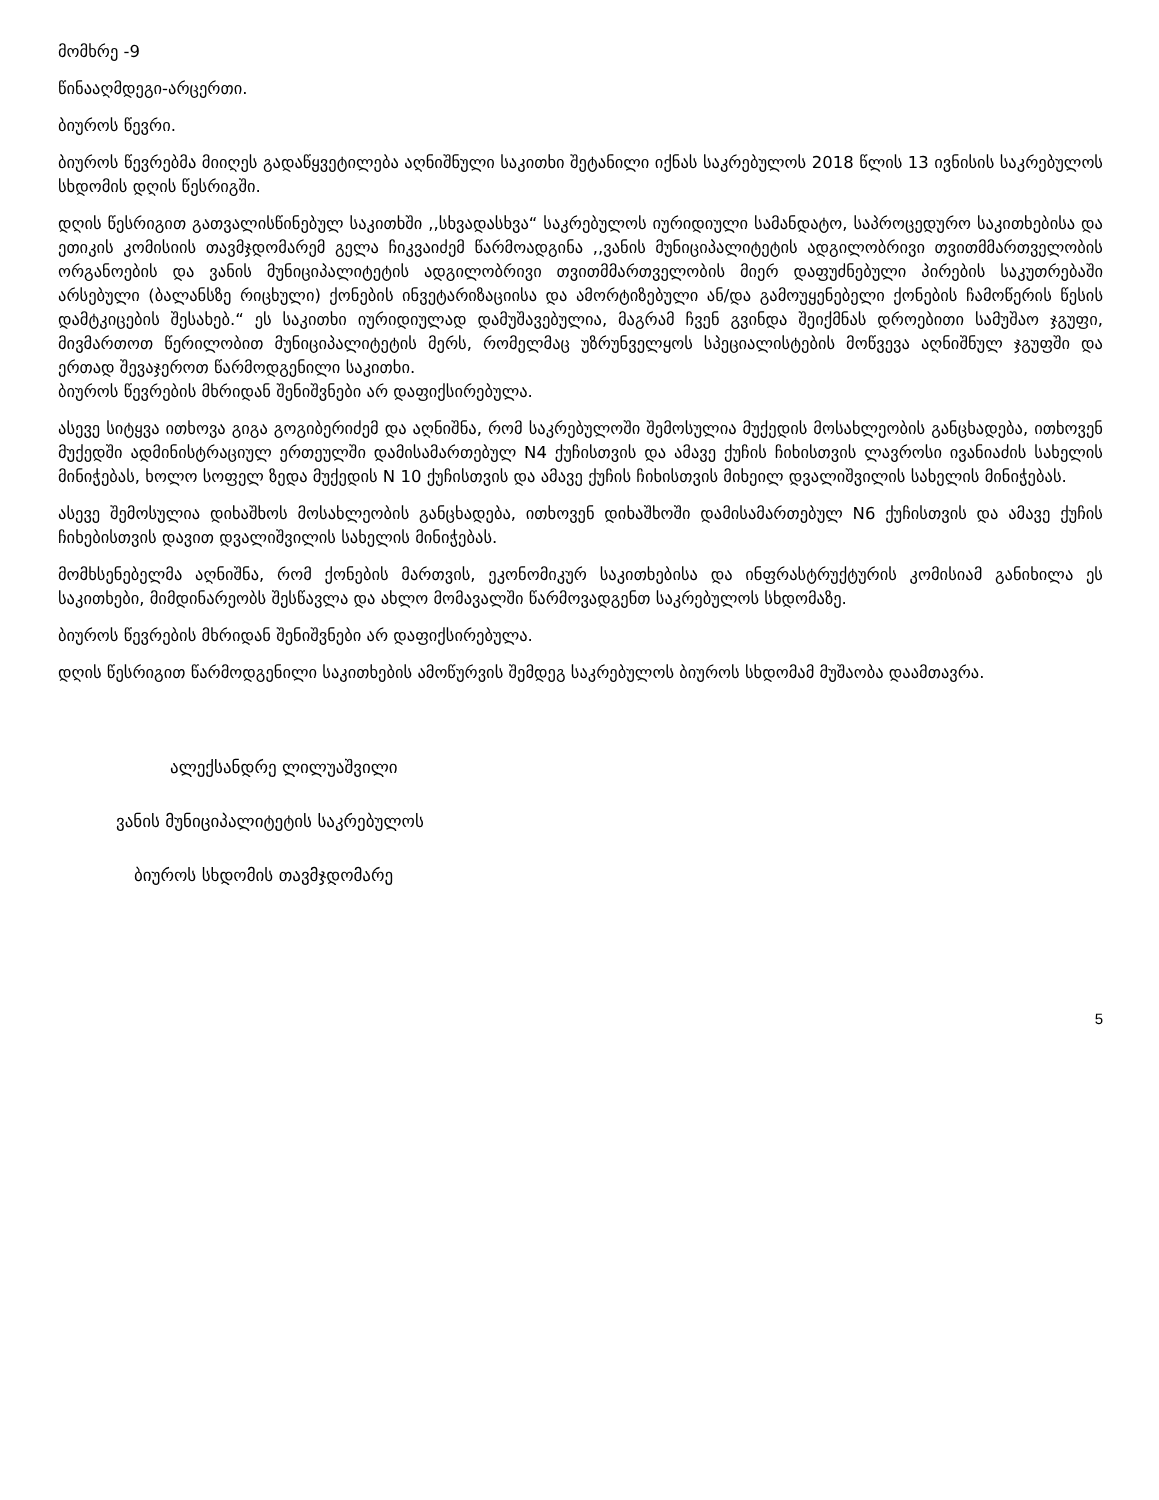მომხრე -9
წინააღმდეგი-არცერთი.
ბიუროს წევრი.
ბიუროს წევრებმა მიიღეს გადაწყვეტილება აღნიშნული საკითხი შეტანილი იქნას საკრებულოს 2018 წლის 13 ივნისის საკრებულოს სხდომის დღის წესრიგში.
დღის წესრიგით გათვალისწინებულ საკითხში ,,სხვადასხვა“ საკრებულოს იურიდიული სამანდატო, საპროცედურო საკითხებისა და ეთიკის კომისიის თავმჯდომარემ გელა ჩიკვაიძემ წარმოადგინა ,,ვანის მუნიციპალიტეტის ადგილობრივი თვითმმართველობის ორგანოების და ვანის მუნიციპალიტეტის ადგილობრივი თვითმმართველობის მიერ დაფუძნებული პირების საკუთრებაში არსებული (ბალანსზე რიცხული) ქონების ინვეტარიზაციისა და ამორტიზებული ან/და გამოუყენებელი ქონების ჩამოწერის წესის დამტკიცების შესახებ.“ ეს საკითხი იურიდიულად დამუშავებულია, მაგრამ ჩვენ გვინდა შეიქმნას დროებითი სამუშაო ჯგუფი, მივმართოთ წერილობით მუნიციპალიტეტის მერს, რომელმაც უზრუნველყოს სპეციალისტების მოწვევა აღნიშნულ ჯგუფში და ერთად შევაჯეროთ წარმოდგენილი საკითხი.
ბიუროს წევრების მხრიდან შენიშვნები არ დაფიქსირებულა.
ასევე სიტყვა ითხოვა გიგა გოგიბერიძემ და აღნიშნა, რომ საკრებულოში შემოსულია მუქედის მოსახლეობის განცხადება, ითხოვენ მუქედში ადმინისტრაციულ ერთეულში დამისამართებულ N4 ქუჩისთვის და ამავე ქუჩის ჩიხისთვის ლავროსი ივანიაძის სახელის მინიჭებას, ხოლო სოფელ ზედა მუქედის N 10 ქუჩისთვის და ამავე ქუჩის ჩიხისთვის მიხეილ დვალიშვილის სახელის მინიჭებას.
ასევე შემოსულია დიხაშხოს მოსახლეობის განცხადება, ითხოვენ დიხაშხოში დამისამართებულ N6 ქუჩისთვის და ამავე ქუჩის ჩიხებისთვის დავით დვალიშვილის სახელის მინიჭებას.
მომხსენებელმა აღნიშნა, რომ ქონების მართვის, ეკონომიკურ საკითხებისა და ინფრასტრუქტურის კომისიამ განიხილა ეს საკითხები, მიმდინარეობს შესწავლა და ახლო მომავალში წარმოვადგენთ საკრებულოს სხდომაზე.
ბიუროს წევრების მხრიდან შენიშვნები არ დაფიქსირებულა.
დღის წესრიგით წარმოდგენილი საკითხების ამოწურვის შემდეგ საკრებულოს ბიუროს სხდომამ მუშაობა დაამთავრა.
ალექსანდრე ლილუაშვილი
ვანის მუნიციპალიტეტის საკრებულოს
ბიუროს სხდომის თავმჯდომარე
5